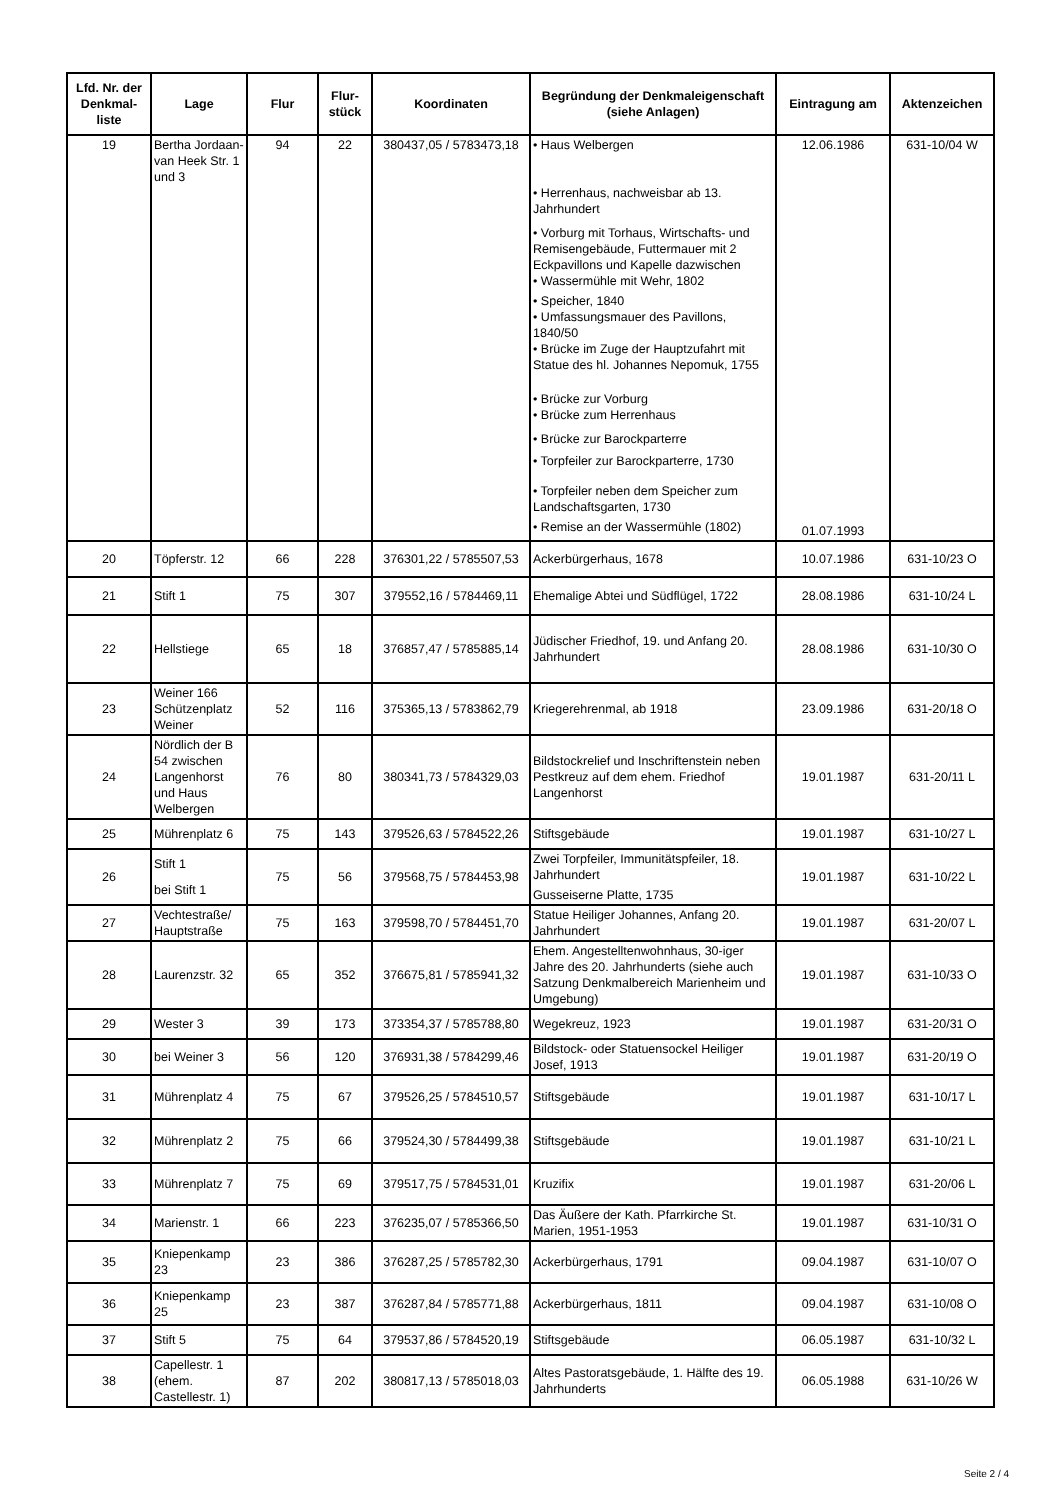| Lfd. Nr. der Denkmal-liste | Lage | Flur | Flur-stück | Koordinaten | Begründung der Denkmaleigenschaft (siehe Anlagen) | Eintragung am | Aktenzeichen |
| --- | --- | --- | --- | --- | --- | --- | --- |
| 19 | Bertha Jordaan-van Heek Str. 1 und 3 | 94 | 22 | 380437,05 / 5783473,18 | • Haus Welbergen • Herrenhaus, nachweisbar ab 13. Jahrhundert • Vorburg mit Torhaus, Wirtschafts- und Remisengebäude, Futtermauer mit 2 Eckpavillons und Kapelle dazwischen • Wassermühle mit Wehr, 1802 • Speicher, 1840 • Umfassungsmauer des Pavillons, 1840/50 • Brücke im Zuge der Hauptzufahrt mit Statue des hl. Johannes Nepomuk, 1755 • Brücke zur Vorburg • Brücke zum Herrenhaus • Brücke zur Barockparterre • Torpfeiler zur Barockparterre, 1730 • Torpfeiler neben dem Speicher zum Landschaftsgarten, 1730 • Remise an der Wassermühle (1802) | 12.06.1986 01.07.1993 | 631-10/04 W |
| 20 | Töpferstr. 12 | 66 | 228 | 376301,22 / 5785507,53 | Ackerbürgerhaus, 1678 | 10.07.1986 | 631-10/23 O |
| 21 | Stift 1 | 75 | 307 | 379552,16 / 5784469,11 | Ehemalige Abtei und Südflügel, 1722 | 28.08.1986 | 631-10/24 L |
| 22 | Hellstiege | 65 | 18 | 376857,47 / 5785885,14 | Jüdischer Friedhof, 19. und Anfang 20. Jahrhundert | 28.08.1986 | 631-10/30 O |
| 23 | Weiner 166 Schützenplatz Weiner | 52 | 116 | 375365,13 / 5783862,79 | Kriegerehrenmal, ab 1918 | 23.09.1986 | 631-20/18 O |
| 24 | Nördlich der B 54 zwischen Langenhorst und Haus Welbergen | 76 | 80 | 380341,73 / 5784329,03 | Bildstockrelief und Inschriftenstein neben Pestkreuz auf dem ehem. Friedhof Langenhorst | 19.01.1987 | 631-20/11 L |
| 25 | Mührenplatz 6 | 75 | 143 | 379526,63 / 5784522,26 | Stiftsgebäude | 19.01.1987 | 631-10/27 L |
| 26 | Stift 1 bei Stift 1 | 75 | 56 | 379568,75 / 5784453,98 | Zwei Torpfeiler, Immunitätspfeiler, 18. Jahrhundert Gusseiserne Platte, 1735 | 19.01.1987 | 631-10/22 L |
| 27 | Vechtestraße/ Hauptstraße | 75 | 163 | 379598,70 / 5784451,70 | Statue Heiliger Johannes, Anfang 20. Jahrhundert | 19.01.1987 | 631-20/07 L |
| 28 | Laurenzstr. 32 | 65 | 352 | 376675,81 / 5785941,32 | Ehem. Angestelltenwohnhaus, 30-iger Jahre des 20. Jahrhunderts (siehe auch Satzung Denkmalbereich Marienheim und Umgebung) | 19.01.1987 | 631-10/33 O |
| 29 | Wester 3 | 39 | 173 | 373354,37 / 5785788,80 | Wegekreuz, 1923 | 19.01.1987 | 631-20/31 O |
| 30 | bei Weiner 3 | 56 | 120 | 376931,38 / 5784299,46 | Bildstock- oder Statuensockel Heiliger Josef, 1913 | 19.01.1987 | 631-20/19 O |
| 31 | Mührenplatz 4 | 75 | 67 | 379526,25 / 5784510,57 | Stiftsgebäude | 19.01.1987 | 631-10/17 L |
| 32 | Mührenplatz 2 | 75 | 66 | 379524,30 / 5784499,38 | Stiftsgebäude | 19.01.1987 | 631-10/21 L |
| 33 | Mührenplatz 7 | 75 | 69 | 379517,75 / 5784531,01 | Kruzifix | 19.01.1987 | 631-20/06 L |
| 34 | Marienstr. 1 | 66 | 223 | 376235,07 / 5785366,50 | Das Äußere der Kath. Pfarrkirche St. Marien, 1951-1953 | 19.01.1987 | 631-10/31 O |
| 35 | Kniepenkamp 23 | 23 | 386 | 376287,25 / 5785782,30 | Ackerbürgerhaus, 1791 | 09.04.1987 | 631-10/07 O |
| 36 | Kniepenkamp 25 | 23 | 387 | 376287,84 / 5785771,88 | Ackerbürgerhaus, 1811 | 09.04.1987 | 631-10/08 O |
| 37 | Stift 5 | 75 | 64 | 379537,86 / 5784520,19 | Stiftsgebäude | 06.05.1987 | 631-10/32 L |
| 38 | Capellestr. 1 (ehem. Castellestr. 1) | 87 | 202 | 380817,13 / 5785018,03 | Altes Pastoratsgebäude, 1. Hälfte des 19. Jahrhunderts | 06.05.1988 | 631-10/26 W |
Seite 2 / 4